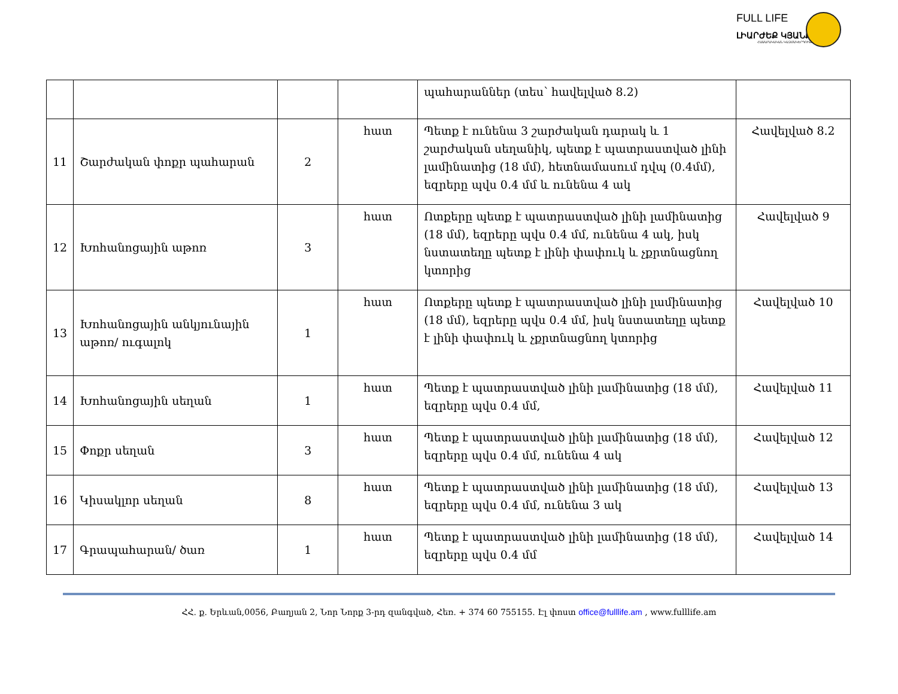FULL LIFE
ԼԻԱՐԺԵՔ ԿՅԱՆՔ
ՀԱՍԱՐԱԿԱԿԱՆ ԿԱԶՄԱԿԵՐՊՈՒԹՅՈՒՆ
| | | | | պահարաններ (տես՝ հավելված 8.2) | |
| 11 | Շարժական փոքր պահարան | 2 | հատ | Պետք է ունենա 3 շարժական դարակ և 1 շարժական սեղանիկ, պետք է պատրաստված լինի լամինատից (18 մմ), հետնամասում դվպ (0.4մմ), եզրերը պվս 0.4 մմ և ունենա 4 ակ | Հավելված 8.2 |
| 12 | Խոհանոցային աթոռ | 3 | հատ | Ոտքերը պետք է պատրաստված լինի լամինատից (18 մմ), եզրերը պվս 0.4 մմ, ունենա 4 ակ, իսկ նստատեղը պետք է լինի փափուկ և չքրտնացնող կտորից | Հավելված 9 |
| 13 | Խոհանոցային անկյունային աթոռ/ ուգալոկ | 1 | հատ | Ոտքերը պետք է պատրաստված լինի լամինատից (18 մմ), եզրերը պվս 0.4 մմ, իսկ նստատեղը պետք է լինի փափուկ և չքրտնացնող կտորից | Հավելված 10 |
| 14 | Խոհանոցային սեղան | 1 | հատ | Պետք է պատրաստված լինի լամինատից (18 մմ), եզրերը պվս 0.4 մմ, | Հավելված 11 |
| 15 | Փոքր սեղան | 3 | հատ | Պետք է պատրաստված լինի լամինատից (18 մմ), եզրերը պվս 0.4 մմ, ունենա 4 ակ | Հավելված 12 |
| 16 | Կիսակլոր սեղան | 8 | հատ | Պետք է պատրաստված լինի լամինատից (18 մմ), եզրերը պվս 0.4 մմ, ունենա 3 ակ | Հավելված 13 |
| 17 | Գրապահարան/ ծառ | 1 | հատ | Պետք է պատրաստված լինի լամինատից (18 մմ), եզրերը պվս 0.4 մմ | Հավելված 14 |
ՀՀ. ք. Երևան,0056, Բաղյան 2, Նոր Նորք 3-րդ զանգված, Հեռ. + 374 60 755155. Էլ փոստ office@fulllife.am , www.fulllife.am